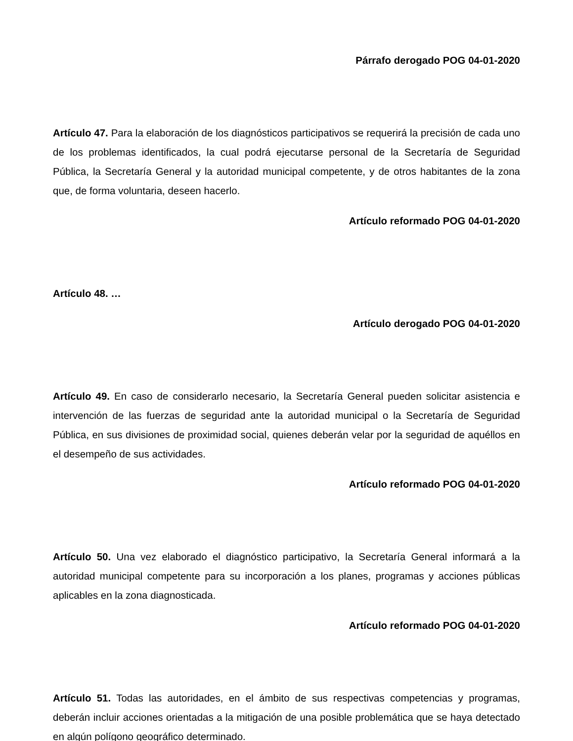Párrafo derogado POG 04-01-2020
Artículo 47. Para la elaboración de los diagnósticos participativos se requerirá la precisión de cada uno de los problemas identificados, la cual podrá ejecutarse personal de la Secretaría de Seguridad Pública, la Secretaría General y la autoridad municipal competente, y de otros habitantes de la zona que, de forma voluntaria, deseen hacerlo.
Artículo reformado POG 04-01-2020
Artículo 48. …
Artículo derogado POG 04-01-2020
Artículo 49. En caso de considerarlo necesario, la Secretaría General pueden solicitar asistencia e intervención de las fuerzas de seguridad ante la autoridad municipal o la Secretaría de Seguridad Pública, en sus divisiones de proximidad social, quienes deberán velar por la seguridad de aquéllos en el desempeño de sus actividades.
Artículo reformado POG 04-01-2020
Artículo 50. Una vez elaborado el diagnóstico participativo, la Secretaría General informará a la autoridad municipal competente para su incorporación a los planes, programas y acciones públicas aplicables en la zona diagnosticada.
Artículo reformado POG 04-01-2020
Artículo 51. Todas las autoridades, en el ámbito de sus respectivas competencias y programas, deberán incluir acciones orientadas a la mitigación de una posible problemática que se haya detectado en algún polígono geográfico determinado.